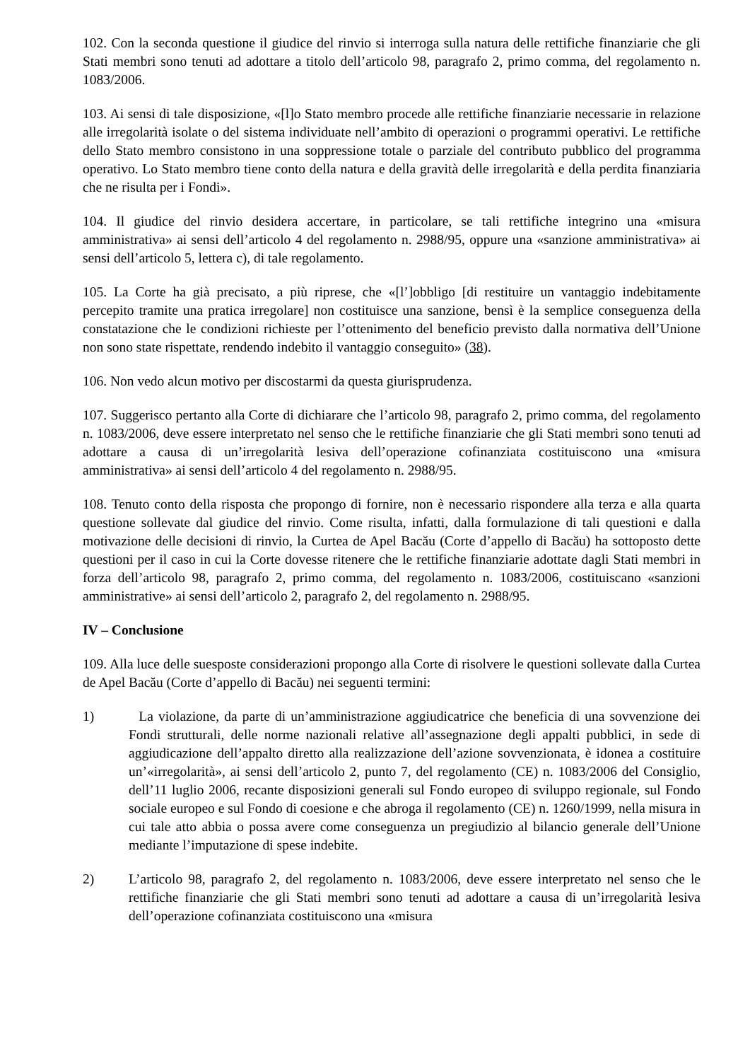102. Con la seconda questione il giudice del rinvio si interroga sulla natura delle rettifiche finanziarie che gli Stati membri sono tenuti ad adottare a titolo dell’articolo 98, paragrafo 2, primo comma, del regolamento n. 1083/2006.
103. Ai sensi di tale disposizione, «[l]o Stato membro procede alle rettifiche finanziarie necessarie in relazione alle irregolarità isolate o del sistema individuate nell’ambito di operazioni o programmi operativi. Le rettifiche dello Stato membro consistono in una soppressione totale o parziale del contributo pubblico del programma operativo. Lo Stato membro tiene conto della natura e della gravità delle irregolarità e della perdita finanziaria che ne risulta per i Fondi».
104. Il giudice del rinvio desidera accertare, in particolare, se tali rettifiche integrino una «misura amministrativa» ai sensi dell’articolo 4 del regolamento n. 2988/95, oppure una «sanzione amministrativa» ai sensi dell’articolo 5, lettera c), di tale regolamento.
105. La Corte ha già precisato, a più riprese, che «[l’]obbligo [di restituire un vantaggio indebitamente percepito tramite una pratica irregolare] non costituisce una sanzione, bensì è la semplice conseguenza della constatazione che le condizioni richieste per l’ottenimento del beneficio previsto dalla normativa dell’Unione non sono state rispettate, rendendo indebito il vantaggio conseguito» (38).
106. Non vedo alcun motivo per discostarmi da questa giurisprudenza.
107. Suggerisco pertanto alla Corte di dichiarare che l’articolo 98, paragrafo 2, primo comma, del regolamento n. 1083/2006, deve essere interpretato nel senso che le rettifiche finanziarie che gli Stati membri sono tenuti ad adottare a causa di un’irregolarità lesiva dell’operazione cofinanziata costituiscono una «misura amministrativa» ai sensi dell’articolo 4 del regolamento n. 2988/95.
108. Tenuto conto della risposta che propongo di fornire, non è necessario rispondere alla terza e alla quarta questione sollevate dal giudice del rinvio. Come risulta, infatti, dalla formulazione di tali questioni e dalla motivazione delle decisioni di rinvio, la Curtea de Apel Bacău (Corte d’appello di Bacău) ha sottoposto dette questioni per il caso in cui la Corte dovesse ritenere che le rettifiche finanziarie adottate dagli Stati membri in forza dell’articolo 98, paragrafo 2, primo comma, del regolamento n. 1083/2006, costituiscano «sanzioni amministrative» ai sensi dell’articolo 2, paragrafo 2, del regolamento n. 2988/95.
IV – Conclusione
109. Alla luce delle suesposte considerazioni propongo alla Corte di risolvere le questioni sollevate dalla Curtea de Apel Bacău (Corte d’appello di Bacău) nei seguenti termini:
1) La violazione, da parte di un’amministrazione aggiudicatrice che beneficia di una sovvenzione dei Fondi strutturali, delle norme nazionali relative all’assegnazione degli appalti pubblici, in sede di aggiudicazione dell’appalto diretto alla realizzazione dell’azione sovvenzionata, è idonea a costituire un’«irregolarità», ai sensi dell’articolo 2, punto 7, del regolamento (CE) n. 1083/2006 del Consiglio, dell’11 luglio 2006, recante disposizioni generali sul Fondo europeo di sviluppo regionale, sul Fondo sociale europeo e sul Fondo di coesione e che abroga il regolamento (CE) n. 1260/1999, nella misura in cui tale atto abbia o possa avere come conseguenza un pregiudizio al bilancio generale dell’Unione mediante l’imputazione di spese indebite.
2) L’articolo 98, paragrafo 2, del regolamento n. 1083/2006, deve essere interpretato nel senso che le rettifiche finanziarie che gli Stati membri sono tenuti ad adottare a causa di un’irregolarità lesiva dell’operazione cofinanziata costituiscono una «misura